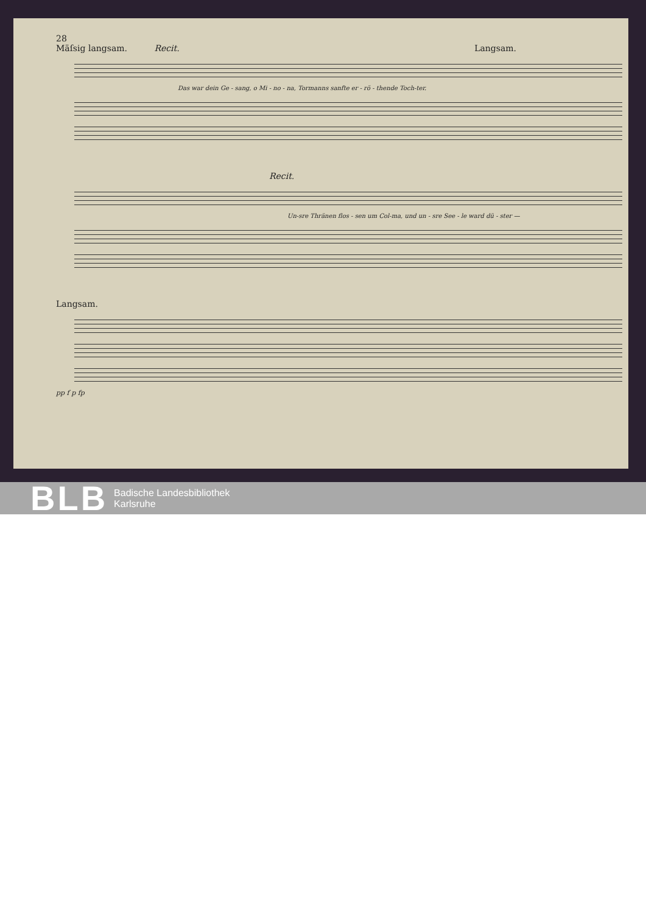28
Mäſsig langsam. Recit. Langsam.
Das war dein Ge - sang, o Mi - no - na, Tormanns sanfte er - rö - thende Toch-ter.
Recit.
Un-sre Thränen flos - sen um Col-ma, und un - sre See - le ward dü - ster —
Langsam.
pp f p fp
BLB
Badische Landesbibliothek
Karlsruhe